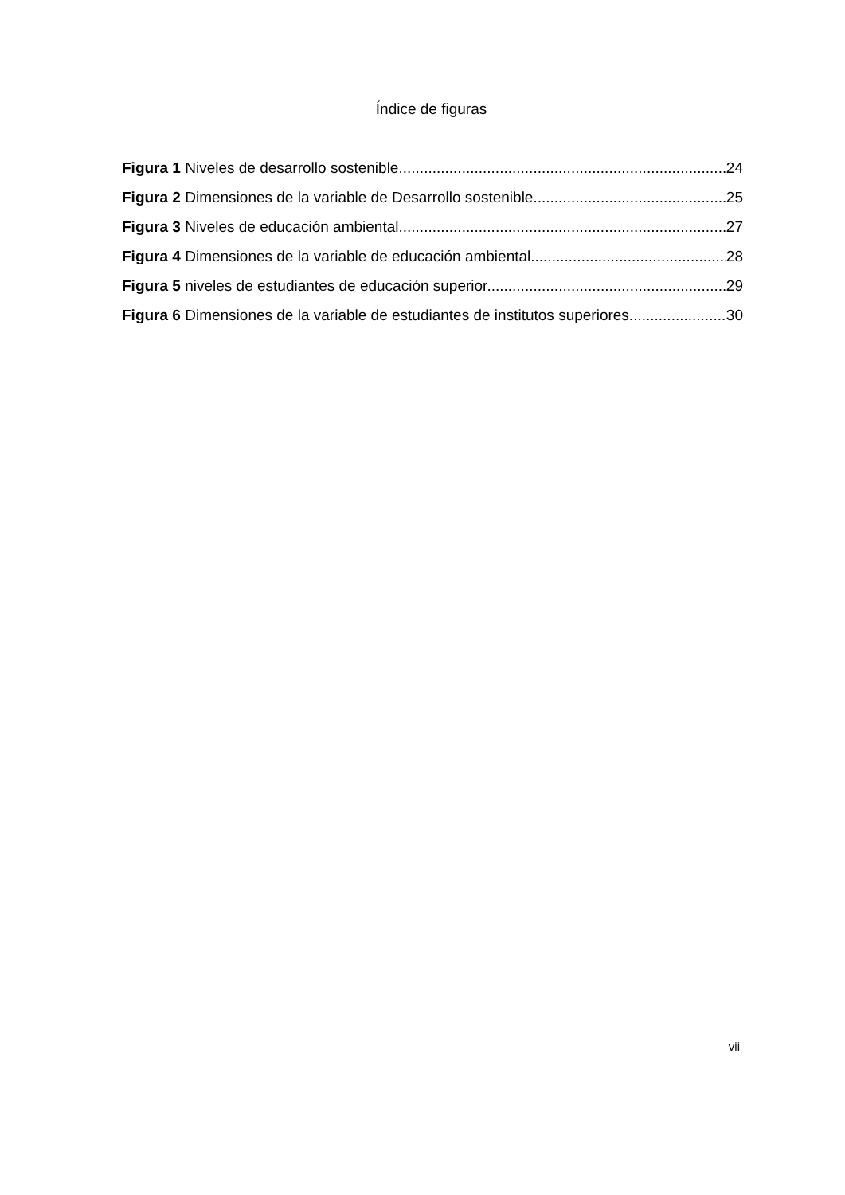Índice de figuras
Figura 1 Niveles de desarrollo sostenible 24
Figura 2 Dimensiones de la variable de Desarrollo sostenible 25
Figura 3 Niveles de educación ambiental 27
Figura 4 Dimensiones de la variable de educación ambiental 28
Figura 5 niveles de estudiantes de educación superior. 29
Figura 6 Dimensiones de la variable de estudiantes de institutos superiores. 30
vii